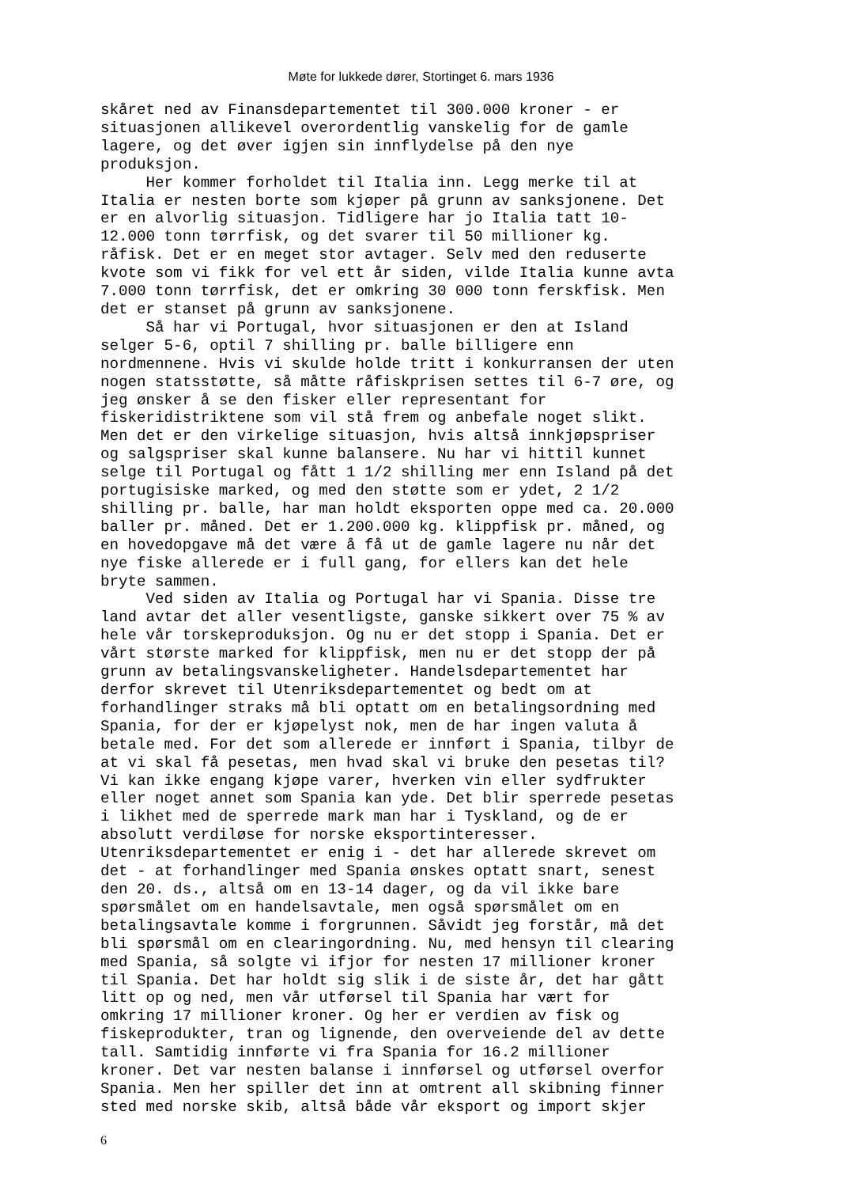Møte for lukkede dører, Stortinget 6. mars 1936
skåret ned av Finansdepartementet til 300.000 kroner - er situasjonen allikevel overordentlig vanskelig for de gamle lagere, og det øver igjen sin innflydelse på den nye produksjon. Her kommer forholdet til Italia inn. Legg merke til at Italia er nesten borte som kjøper på grunn av sanksjonene. Det er en alvorlig situasjon. Tidligere har jo Italia tatt 10- 12.000 tonn tørrfisk, og det svarer til 50 millioner kg. råfisk. Det er en meget stor avtager. Selv med den reduserte kvote som vi fikk for vel ett år siden, vilde Italia kunne avta 7.000 tonn tørrfisk, det er omkring 30 000 tonn ferskfisk. Men det er stanset på grunn av sanksjonene. Så har vi Portugal, hvor situasjonen er den at Island selger 5-6, optil 7 shilling pr. balle billigere enn nordmennene. Hvis vi skulde holde tritt i konkurransen der uten nogen statsstøtte, så måtte råfiskprisen settes til 6-7 øre, og jeg ønsker å se den fisker eller representant for fiskeridistriktene som vil stå frem og anbefale noget slikt. Men det er den virkelige situasjon, hvis altså innkjøpspriser og salgspriser skal kunne balansere. Nu har vi hittil kunnet selge til Portugal og fått 1 1/2 shilling mer enn Island på det portugisiske marked, og med den støtte som er ydet, 2 1/2 shilling pr. balle, har man holdt eksporten oppe med ca. 20.000 baller pr. måned. Det er 1.200.000 kg. klippfisk pr. måned, og en hovedopgave må det være å få ut de gamle lagere nu når det nye fiske allerede er i full gang, for ellers kan det hele bryte sammen. Ved siden av Italia og Portugal har vi Spania. Disse tre land avtar det aller vesentligste, ganske sikkert over 75 % av hele vår torskeproduksjon. Og nu er det stopp i Spania. Det er vårt største marked for klippfisk, men nu er det stopp der på grunn av betalingsvanskeligheter. Handelsdepartementet har derfor skrevet til Utenriksdepartementet og bedt om at forhandlinger straks må bli optatt om en betalingsordning med Spania, for der er kjøpelyst nok, men de har ingen valuta å betale med. For det som allerede er innført i Spania, tilbyr de at vi skal få pesetas, men hvad skal vi bruke den pesetas til? Vi kan ikke engang kjøpe varer, hverken vin eller sydfrukter eller noget annet som Spania kan yde. Det blir sperrede pesetas i likhet med de sperrede mark man har i Tyskland, og de er absolutt verdiløse for norske eksportinteresser. Utenriksdepartementet er enig i - det har allerede skrevet om det - at forhandlinger med Spania ønskes optatt snart, senest den 20. ds., altså om en 13-14 dager, og da vil ikke bare spørsmålet om en handelsavtale, men også spørsmålet om en betalingsavtale komme i forgrunnen. Såvidt jeg forstår, må det bli spørsmål om en clearingordning. Nu, med hensyn til clearing med Spania, så solgte vi ifjor for nesten 17 millioner kroner til Spania. Det har holdt sig slik i de siste år, det har gått litt op og ned, men vår utførsel til Spania har vært for omkring 17 millioner kroner. Og her er verdien av fisk og fiskeprodukter, tran og lignende, den overveiende del av dette tall. Samtidig innførte vi fra Spania for 16.2 millioner kroner. Det var nesten balanse i innførsel og utførsel overfor Spania. Men her spiller det inn at omtrent all skibning finner sted med norske skib, altså både vår eksport og import skjer
6